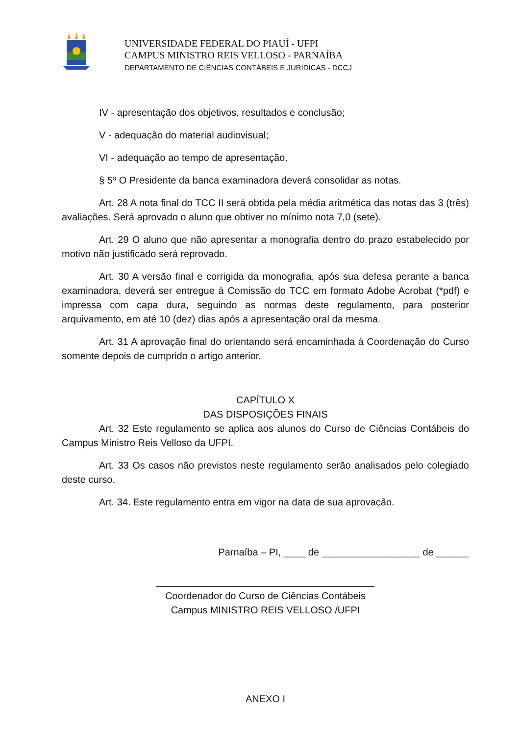UNIVERSIDADE FEDERAL DO PIAUÍ - UFPI
CAMPUS MINISTRO REIS VELLOSO - PARNAÍBA
DEPARTAMENTO DE CIÊNCIAS CONTÁBEIS E JURÍDICAS - DCCJ
IV - apresentação dos objetivos, resultados e conclusão;
V - adequação do material audiovisual;
VI - adequação ao tempo de apresentação.
§ 5º O Presidente da banca examinadora deverá consolidar as notas.
Art. 28 A nota final do TCC II será obtida pela média aritmética das notas das 3 (três) avaliações. Será aprovado o aluno que obtiver no mínimo nota 7,0 (sete).
Art. 29 O aluno que não apresentar a monografia dentro do prazo estabelecido por motivo não justificado será reprovado.
Art. 30 A versão final e corrigida da monografia, após sua defesa perante a banca examinadora, deverá ser entregue à Comissão do TCC em formato Adobe Acrobat (*pdf) e impressa com capa dura, seguindo as normas deste regulamento, para posterior arquivamento, em até 10 (dez) dias após a apresentação oral da mesma.
Art. 31 A aprovação final do orientando será encaminhada à Coordenação do Curso somente depois de cumprido o artigo anterior.
CAPÍTULO X
DAS DISPOSIÇÕES FINAIS
Art. 32 Este regulamento se aplica aos alunos do Curso de Ciências Contábeis do Campus Ministro Reis Velloso da UFPI.
Art. 33 Os casos não previstos neste regulamento serão analisados pelo colegiado deste curso.
Art. 34. Este regulamento entra em vigor na data de sua aprovação.
Parnaíba – PI, ____ de __________________ de ______
________________________________________
Coordenador do Curso de Ciências Contábeis
Campus MINISTRO REIS VELLOSO /UFPI
ANEXO I